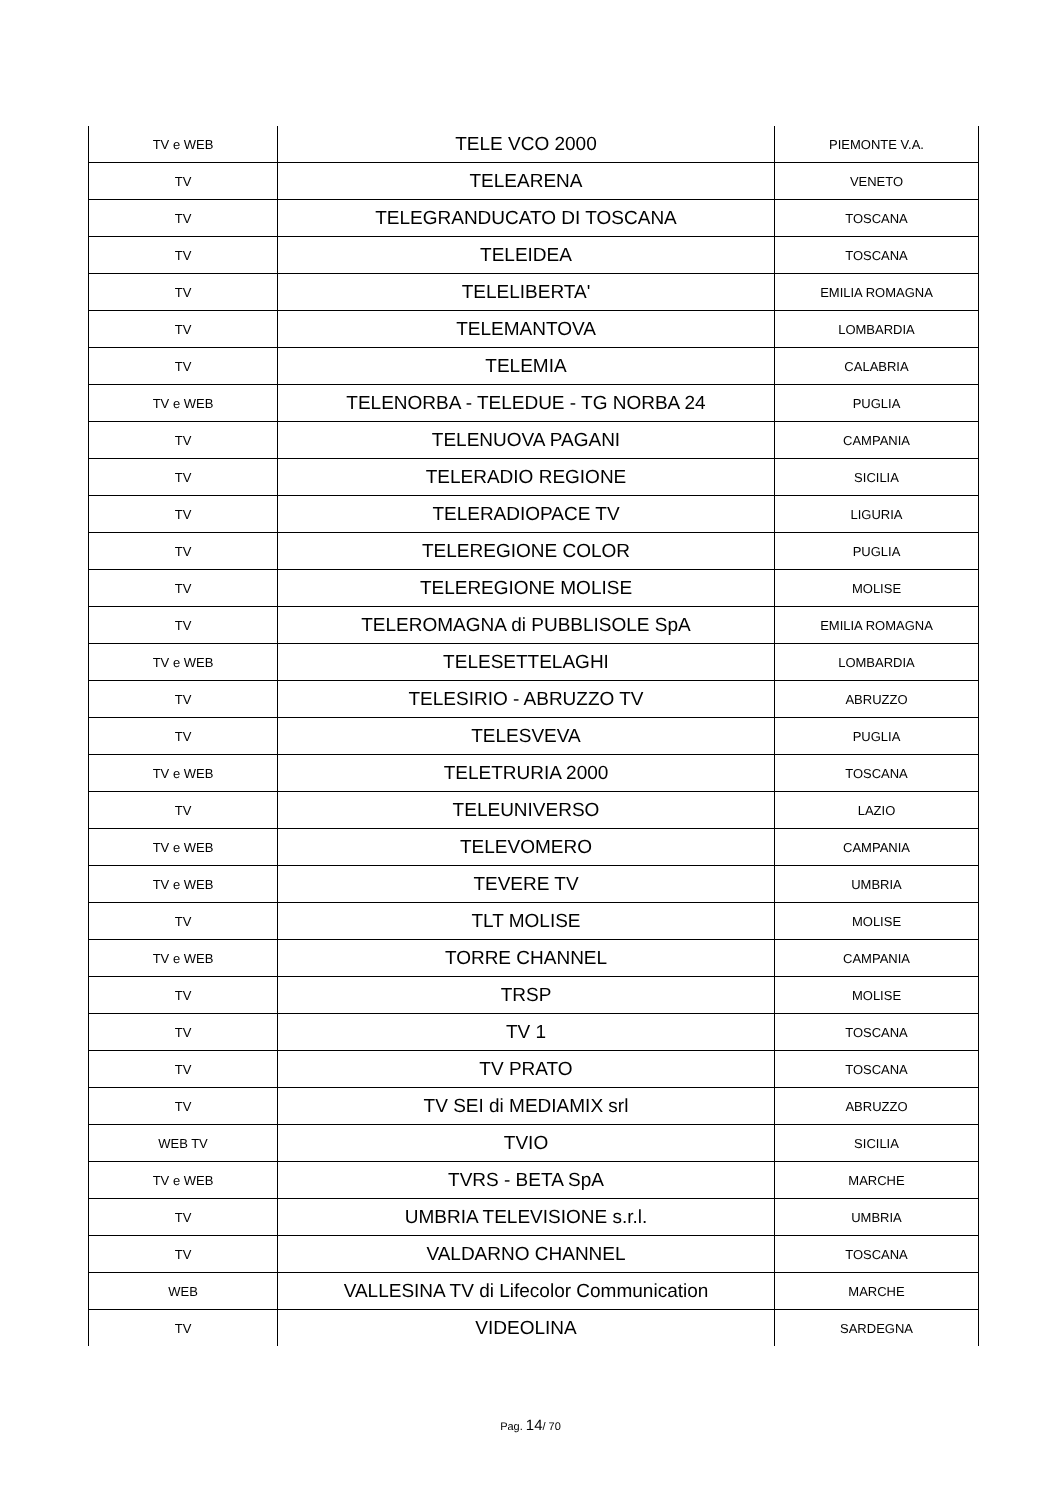| TV e WEB | TELE VCO 2000 | PIEMONTE V.A. |
| TV | TELEARENA | VENETO |
| TV | TELEGRANDUCATO DI TOSCANA | TOSCANA |
| TV | TELEIDEA | TOSCANA |
| TV | TELELIBERTA' | EMILIA ROMAGNA |
| TV | TELEMANTOVA | LOMBARDIA |
| TV | TELEMIA | CALABRIA |
| TV e WEB | TELENORBA - TELEDUE - TG NORBA 24 | PUGLIA |
| TV | TELENUOVA PAGANI | CAMPANIA |
| TV | TELERADIO REGIONE | SICILIA |
| TV | TELERADIOPACE TV | LIGURIA |
| TV | TELEREGIONE COLOR | PUGLIA |
| TV | TELEREGIONE MOLISE | MOLISE |
| TV | TELEROMAGNA di PUBBLISOLE SpA | EMILIA ROMAGNA |
| TV e WEB | TELESETTELAGHI | LOMBARDIA |
| TV | TELESIRIO - ABRUZZO TV | ABRUZZO |
| TV | TELESVEVA | PUGLIA |
| TV e WEB | TELETRURIA 2000 | TOSCANA |
| TV | TELEUNIVERSO | LAZIO |
| TV e WEB | TELEVOMERO | CAMPANIA |
| TV e WEB | TEVERE TV | UMBRIA |
| TV | TLT MOLISE | MOLISE |
| TV e WEB | TORRE CHANNEL | CAMPANIA |
| TV | TRSP | MOLISE |
| TV | TV 1 | TOSCANA |
| TV | TV PRATO | TOSCANA |
| TV | TV SEI di MEDIAMIX srl | ABRUZZO |
| WEB TV | TVIO | SICILIA |
| TV e WEB | TVRS - BETA SpA | MARCHE |
| TV | UMBRIA TELEVISIONE s.r.l. | UMBRIA |
| TV | VALDARNO CHANNEL | TOSCANA |
| WEB | VALLESINA TV di Lifecolor Communication | MARCHE |
| TV | VIDEOLINA | SARDEGNA |
Pag. 14/ 70